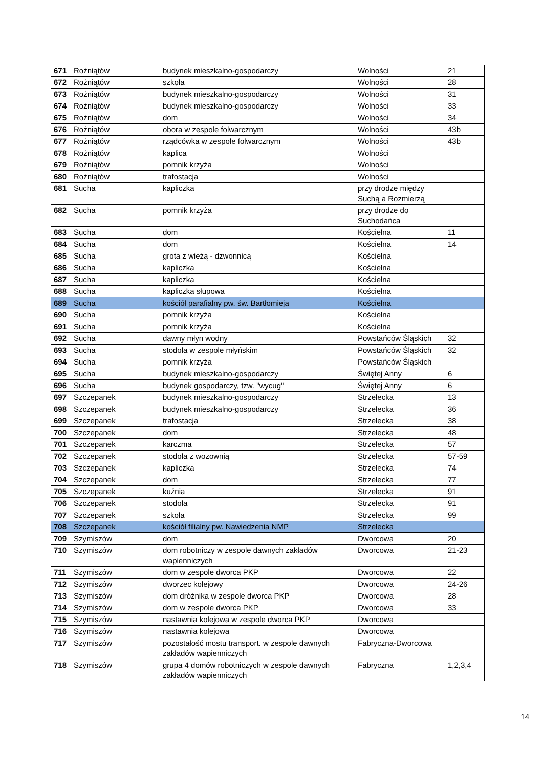| 671 | Rożniątów | budynek mieszkalno-gospodarczy | Wolności | 21 |
| 672 | Rożniątów | szkoła | Wolności | 28 |
| 673 | Rożniątów | budynek mieszkalno-gospodarczy | Wolności | 31 |
| 674 | Rożniątów | budynek mieszkalno-gospodarczy | Wolności | 33 |
| 675 | Rożniątów | dom | Wolności | 34 |
| 676 | Rożniątów | obora w zespole folwarcznym | Wolności | 43b |
| 677 | Rożniątów | rządcówka w zespole folwarcznym | Wolności | 43b |
| 678 | Rożniątów | kaplica | Wolności | |
| 679 | Rożniątów | pomnik krzyża | Wolności | |
| 680 | Rożniątów | trafostacja | Wolności | |
| 681 | Sucha | kapliczka | przy drodze między Suchą a Rozmierzą | |
| 682 | Sucha | pomnik krzyża | przy drodze do Suchodańca | |
| 683 | Sucha | dom | Kościelna | 11 |
| 684 | Sucha | dom | Kościelna | 14 |
| 685 | Sucha | grota z wieżą - dzwonnicą | Kościelna | |
| 686 | Sucha | kapliczka | Kościelna | |
| 687 | Sucha | kapliczka | Kościelna | |
| 688 | Sucha | kapliczka słupowa | Kościelna | |
| 689 | Sucha | kościół parafialny pw. św. Bartłomieja | Kościelna | |
| 690 | Sucha | pomnik krzyża | Kościelna | |
| 691 | Sucha | pomnik krzyża | Kościelna | |
| 692 | Sucha | dawny młyn wodny | Powstańców Śląskich | 32 |
| 693 | Sucha | stodoła w zespole młyńskim | Powstańców Śląskich | 32 |
| 694 | Sucha | pomnik krzyża | Powstańców Śląskich | |
| 695 | Sucha | budynek mieszkalno-gospodarczy | Świętej Anny | 6 |
| 696 | Sucha | budynek gospodarczy, tzw. "wycug" | Świętej Anny | 6 |
| 697 | Szczepanek | budynek mieszkalno-gospodarczy | Strzelecka | 13 |
| 698 | Szczepanek | budynek mieszkalno-gospodarczy | Strzelecka | 36 |
| 699 | Szczepanek | trafostacja | Strzelecka | 38 |
| 700 | Szczepanek | dom | Strzelecka | 48 |
| 701 | Szczepanek | karczma | Strzelecka | 57 |
| 702 | Szczepanek | stodoła z wozownią | Strzelecka | 57-59 |
| 703 | Szczepanek | kapliczka | Strzelecka | 74 |
| 704 | Szczepanek | dom | Strzelecka | 77 |
| 705 | Szczepanek | kuźnia | Strzelecka | 91 |
| 706 | Szczepanek | stodoła | Strzelecka | 91 |
| 707 | Szczepanek | szkoła | Strzelecka | 99 |
| 708 | Szczepanek | kościół filialny pw. Nawiedzenia NMP | Strzelecka | |
| 709 | Szymiszów | dom | Dworcowa | 20 |
| 710 | Szymiszów | dom robotniczy w zespole dawnych zakładów wapienniczych | Dworcowa | 21-23 |
| 711 | Szymiszów | dom w zespole dworca PKP | Dworcowa | 22 |
| 712 | Szymiszów | dworzec kolejowy | Dworcowa | 24-26 |
| 713 | Szymiszów | dom dróżnika w zespole dworca PKP | Dworcowa | 28 |
| 714 | Szymiszów | dom w zespole dworca PKP | Dworcowa | 33 |
| 715 | Szymiszów | nastawnia kolejowa w zespole dworca PKP | Dworcowa | |
| 716 | Szymiszów | nastawnia kolejowa | Dworcowa | |
| 717 | Szymiszów | pozostałość mostu transport. w zespole dawnych zakładów wapienniczych | Fabryczna-Dworcowa | |
| 718 | Szymiszów | grupa 4 domów robotniczych w zespole dawnych zakładów wapienniczych | Fabryczna | 1,2,3,4 |
14